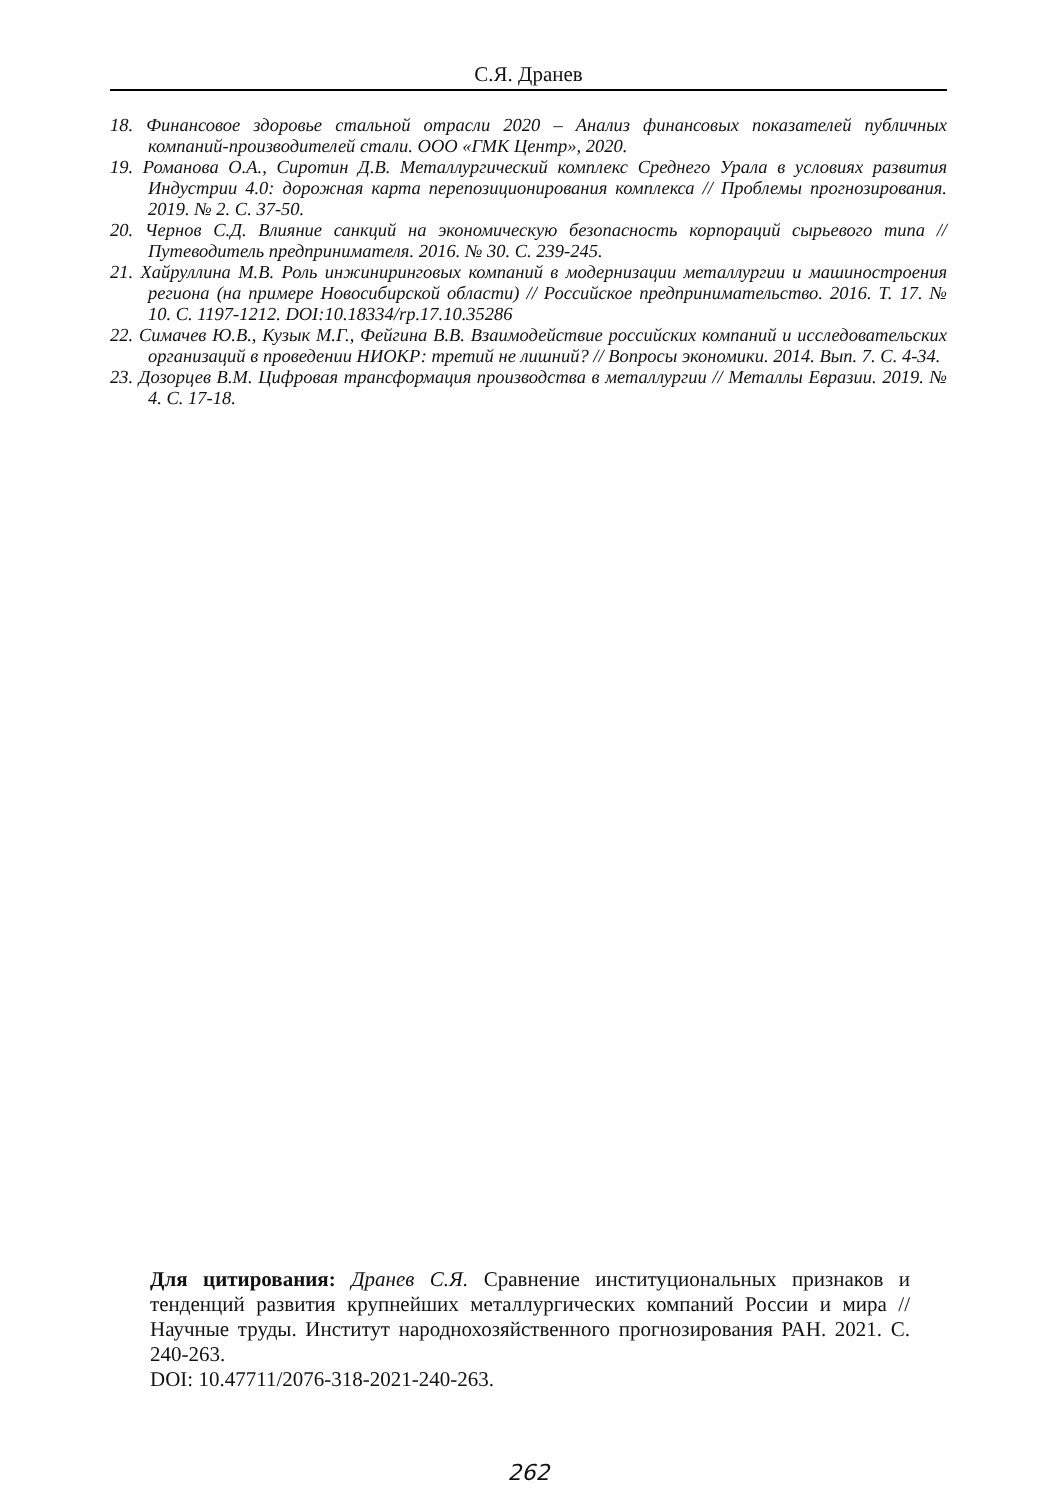С.Я. Дранев
18. Финансовое здоровье стальной отрасли 2020 – Анализ финансовых показателей публичных компаний-производителей стали. ООО «ГМК Центр», 2020.
19. Романова О.А., Сиротин Д.В. Металлургический комплекс Среднего Урала в условиях развития Индустрии 4.0: дорожная карта перепозиционирования комплекса // Проблемы прогнозирования. 2019. № 2. С. 37-50.
20. Чернов С.Д. Влияние санкций на экономическую безопасность корпораций сырьевого типа // Путеводитель предпринимателя. 2016. № 30. С. 239-245.
21. Хайруллина М.В. Роль инжиниринговых компаний в модернизации металлургии и машиностроения региона (на примере Новосибирской области) // Российское предпринимательство. 2016. Т. 17. № 10. С. 1197-1212. DOI:10.18334/rp.17.10.35286
22. Симачев Ю.В., Кузык М.Г., Фейгина В.В. Взаимодействие российских компаний и исследовательских организаций в проведении НИОКР: третий не лишний? // Вопросы экономики. 2014. Вып. 7. С. 4-34.
23. Дозорцев В.М. Цифровая трансформация производства в металлургии // Металлы Евразии. 2019. № 4. С. 17-18.
Для цитирования: Дранев С.Я. Сравнение институциональных признаков и тенденций развития крупнейших металлургических компаний России и мира // Научные труды. Институт народнохозяйственного прогнозирования РАН. 2021. С. 240-263.
DOI: 10.47711/2076-318-2021-240-263.
262